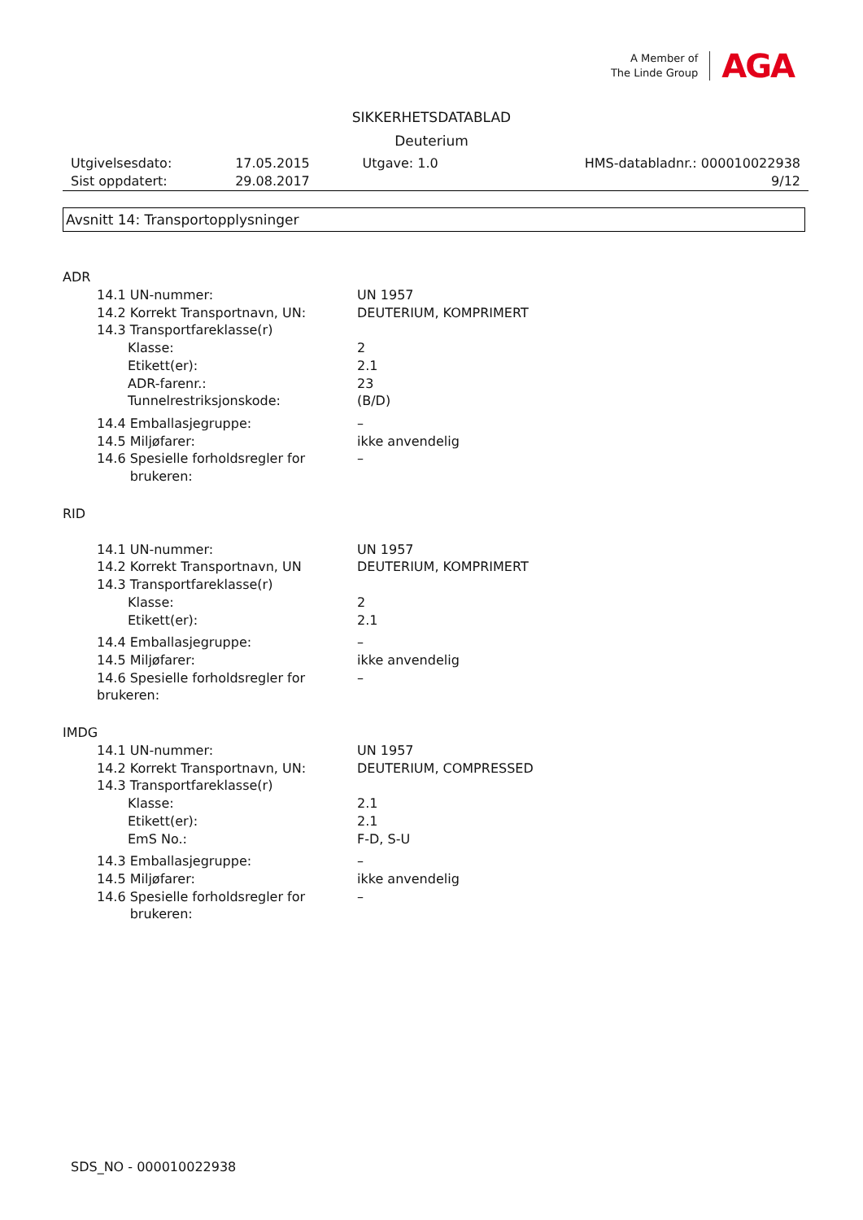A Member of
The Linde Group
AGA
SIKKERHETSDATABLAD
Deuterium
| Utgivelsesdato: | 17.05.2015 | Utgave: 1.0 | HMS-databladnr.: 000010022938 |
| Sist oppdatert: | 29.08.2017 | | 9/12 |
Avsnitt 14: Transportopplysninger
ADR
14.1 UN-nummer: UN 1957
14.2 Korrekt Transportnavn, UN: DEUTERIUM, KOMPRIMERT
14.3 Transportfareklasse(r)
Klasse: 2
Etikett(er): 2.1
ADR-farenr.: 23
Tunnelrestriksjonskode: (B/D)
14.4 Emballasjegruppe: –
14.5 Miljøfarer: ikke anvendelig
14.6 Spesielle forholdsregler for
brukeren:
–
RID
14.1 UN-nummer: UN 1957
14.2 Korrekt Transportnavn, UN DEUTERIUM, KOMPRIMERT
14.3 Transportfareklasse(r)
Klasse: 2
Etikett(er): 2.1
14.4 Emballasjegruppe: –
14.5 Miljøfarer: ikke anvendelig
14.6 Spesielle forholdsregler for
brukeren:
–
IMDG
14.1 UN-nummer: UN 1957
14.2 Korrekt Transportnavn, UN: DEUTERIUM, COMPRESSED
14.3 Transportfareklasse(r)
Klasse: 2.1
Etikett(er): 2.1
EmS No.: F-D, S-U
14.3 Emballasjegruppe: –
14.5 Miljøfarer: ikke anvendelig
14.6 Spesielle forholdsregler for
brukeren:
–
SDS_NO - 000010022938